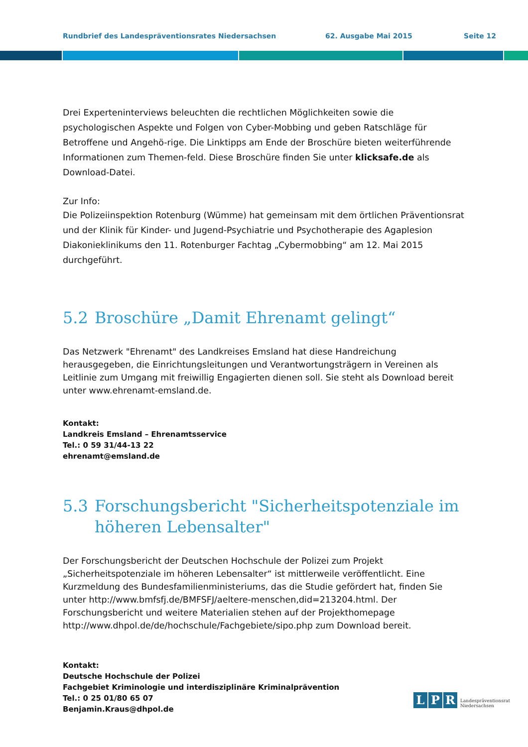Rundbrief des Landespräventionsrates Niedersachsen 62. Ausgabe Mai 2015 Seite 12
Drei Experteninterviews beleuchten die rechtlichen Möglichkeiten sowie die psychologischen Aspekte und Folgen von Cyber-Mobbing und geben Ratschläge für Betroffene und Angehö-rige. Die Linktipps am Ende der Broschüre bieten weiterführende Informationen zum Themen-feld. Diese Broschüre finden Sie unter klicksafe.de als Download-Datei.
Zur Info:
Die Polizeiinspektion Rotenburg (Wümme) hat gemeinsam mit dem örtlichen Präventionsrat und der Klinik für Kinder- und Jugend-Psychiatrie und Psychotherapie des Agaplesion Diakonieklinikums den 11. Rotenburger Fachtag „Cybermobbing“ am 12. Mai 2015 durchgeführt.
5.2 Broschüre „Damit Ehrenamt gelingt“
Das Netzwerk "Ehrenamt" des Landkreises Emsland hat diese Handreichung herausgegeben, die Einrichtungsleitungen und Verantwortungsträgern in Vereinen als Leitlinie zum Umgang mit freiwillig Engagierten dienen soll. Sie steht als Download bereit unter www.ehrenamt-emsland.de.
Kontakt:
Landkreis Emsland – Ehrenamtsservice
Tel.: 0 59 31/44-13 22
ehrenamt@emsland.de
5.3 Forschungsbericht "Sicherheitspotenziale im höheren Lebensalter"
Der Forschungsbericht der Deutschen Hochschule der Polizei zum Projekt „Sicherheitspotenziale im höheren Lebensalter“ ist mittlerweile veröffentlicht. Eine Kurzmeldung des Bundesfamilienministeriums, das die Studie gefördert hat, finden Sie unter http://www.bmfsfj.de/BMFSFJ/aeltere-menschen,did=213204.html. Der Forschungsbericht und weitere Materialien stehen auf der Projekthomepage http://www.dhpol.de/de/hochschule/Fachgebiete/sipo.php zum Download bereit.
Kontakt:
Deutsche Hochschule der Polizei
Fachgebiet Kriminologie und interdisziplinäre Kriminalprävention
Tel.: 0 25 01/80 65 07
Benjamin.Kraus@dhpol.de
L P R
Landespräventionsrat
Niedersachsen